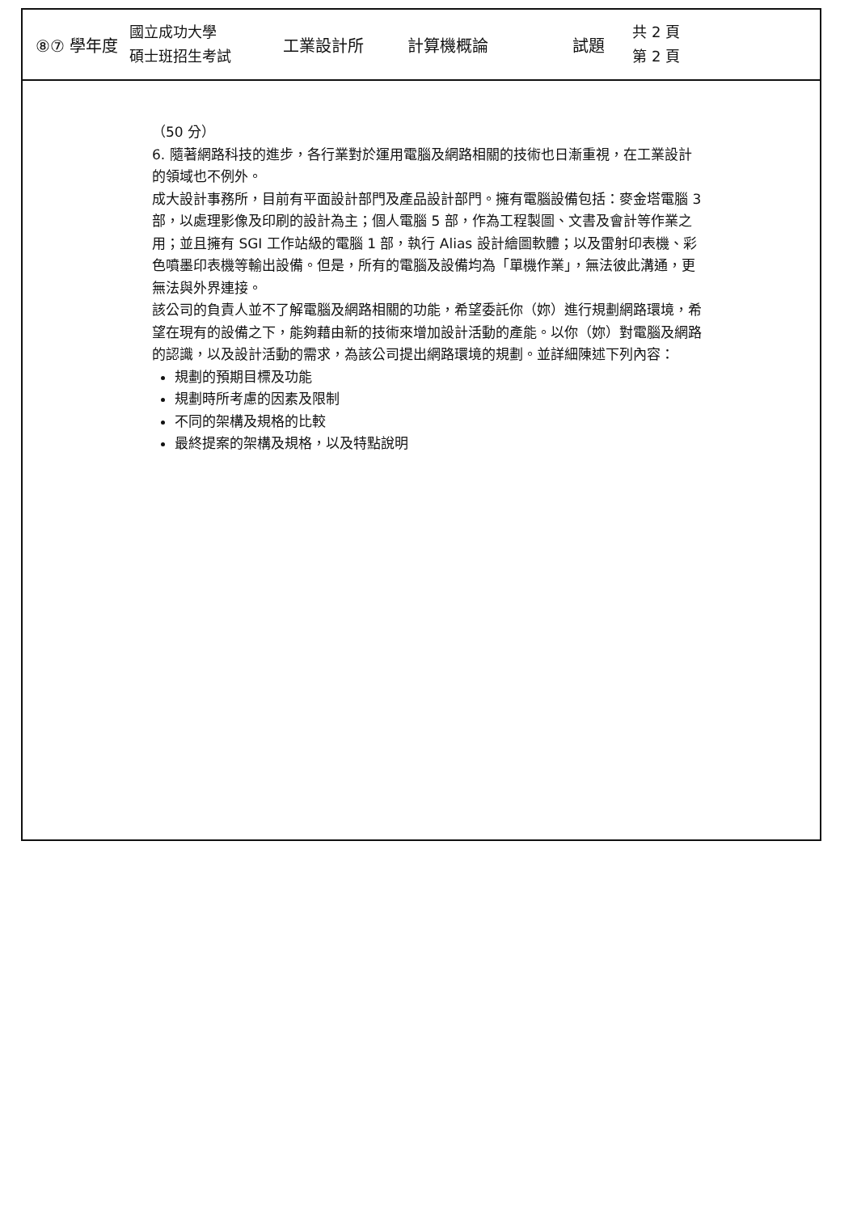⑧⑦ 學年度 國立成功大學
碩士班招生考試 工業設計所 計算機概論 試題 共 2 頁
第 2 頁
（50 分）
6. 隨著網路科技的進步，各行業對於運用電腦及網路相關的技術也日漸重視，在工業設計的領域也不例外。
成大設計事務所，目前有平面設計部門及產品設計部門。擁有電腦設備包括：麥金塔電腦 3 部，以處理影像及印刷的設計為主；個人電腦 5 部，作為工程製圖、文書及會計等作業之用；並且擁有 SGI 工作站級的電腦 1 部，執行 Alias 設計繪圖軟體；以及雷射印表機、彩色噴墨印表機等輸出設備。但是，所有的電腦及設備均為「單機作業」，無法彼此溝通，更無法與外界連接。
該公司的負責人並不了解電腦及網路相關的功能，希望委託你（妳）進行規劃網路環境，希望在現有的設備之下，能夠藉由新的技術來增加設計活動的產能。以你（妳）對電腦及網路的認識，以及設計活動的需求，為該公司提出網路環境的規劃。並詳細陳述下列內容：
規劃的預期目標及功能
規劃時所考慮的因素及限制
不同的架構及規格的比較
最終提案的架構及規格，以及特點說明